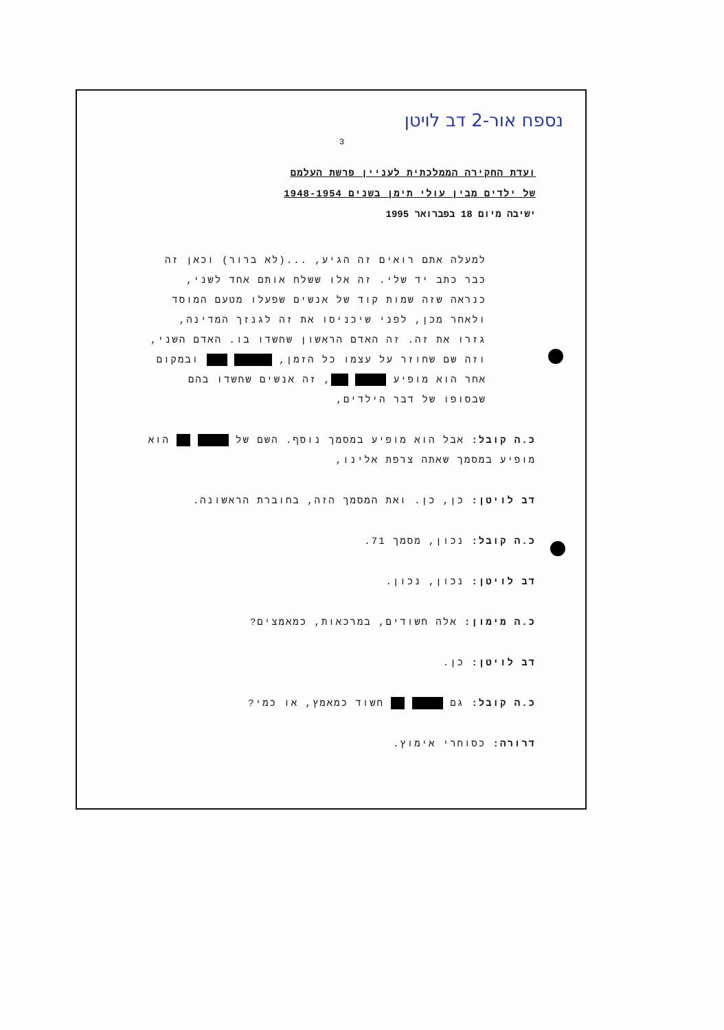נספח אור-2 דב לויטן
3
ועדת החקירה הממלכתית לעניין פרשת העלמם
של ילדים מבין עולי תימן בשנים 1948-1954
ישיבה מיום 18 בפברואר 1995
למעלה אתם רואים זה הגיע, ...(לא ברור) וכאן זה כבר כתב יד שלי. זה אלו ששלח אותם אחד לשני, כנראה שזה שמות קוד של אנשים שפעלו מטעם המוסד ולאחר מכן, לפני שיכניסו את זה לגנזך המדינה, גזרו את זה. זה האדם הראשון שחשדו בו. האדם השני, וזה שם שחוזר על עצמו כל הזמן, ובמקום אחר הוא מופיע , זה אנשים שחשדו בהם שבסופו של דבר הילדים,
כ.ה קובל: אבל הוא מופיע במסמך נוסף. השם של הוא מופיע במסמך שאתה צרפת אלינו,
דב לויטן: כן, כן. ואת המסמך הזה, בחוברת הראשונה.
כ.ה קובל: נכון, מסמך 71.
דב לויטן: נכון, נכון.
כ.ה מימון: אלה חשודים, במרכאות, כמאמצים?
דב לויטן: כן.
כ.ה קובל: גם חשוד כמאמץ, או כמי?
דרורה: כסוחרי אימוץ.